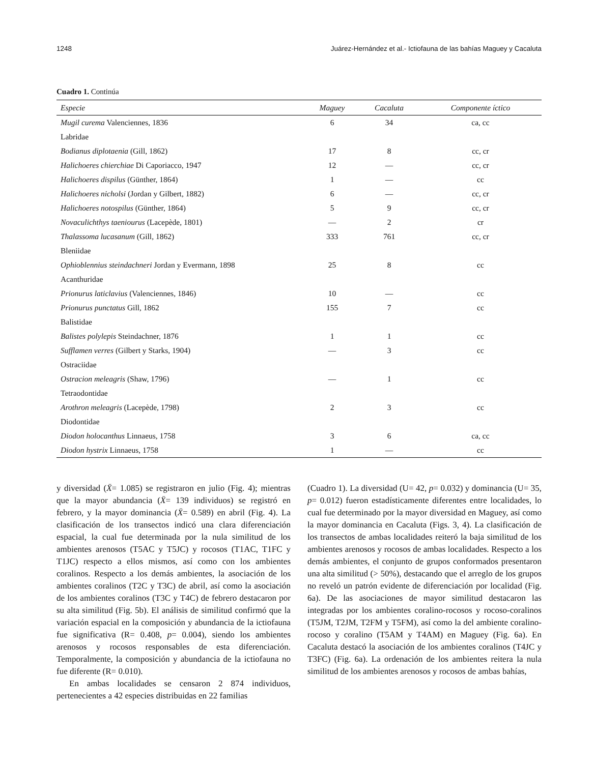1248 Juárez-Hernández et al.- Ictiofauna de las bahías Maguey y Cacaluta
Cuadro 1. Continúa
| Especie | Maguey | Cacaluta | Componente íctico |
| --- | --- | --- | --- |
| Mugil curema Valenciennes, 1836 | 6 | 34 | ca, cc |
| Labridae | | | |
| Bodianus diplotaenia (Gill, 1862) | 17 | 8 | cc, cr |
| Halichoeres chierchiae Di Caporiacco, 1947 | 12 | — | cc, cr |
| Halichoeres dispilus (Günther, 1864) | 1 | — | cc |
| Halichoeres nicholsi (Jordan y Gilbert, 1882) | 6 | — | cc, cr |
| Halichoeres notospilus (Günther, 1864) | 5 | 9 | cc, cr |
| Novaculichthys taeniourus (Lacepède, 1801) | — | 2 | cr |
| Thalassoma lucasanum (Gill, 1862) | 333 | 761 | cc, cr |
| Bleniidae | | | |
| Ophioblennius steindachneri Jordan y Evermann, 1898 | 25 | 8 | cc |
| Acanthuridae | | | |
| Prionurus laticlavius (Valenciennes, 1846) | 10 | — | cc |
| Prionurus punctatus Gill, 1862 | 155 | 7 | cc |
| Balistidae | | | |
| Balistes polylepis Steindachner, 1876 | 1 | 1 | cc |
| Sufflamen verres (Gilbert y Starks, 1904) | — | 3 | cc |
| Ostraciidae | | | |
| Ostracion meleagris (Shaw, 1796) | — | 1 | cc |
| Tetraodontidae | | | |
| Arothron meleagris (Lacepède, 1798) | 2 | 3 | cc |
| Diodontidae | | | |
| Diodon holocanthus Linnaeus, 1758 | 3 | 6 | ca, cc |
| Diodon hystrix Linnaeus, 1758 | 1 | — | cc |
y diversidad (X̄= 1.085) se registraron en julio (Fig. 4); mientras que la mayor abundancia (X̄= 139 individuos) se registró en febrero, y la mayor dominancia (X̄= 0.589) en abril (Fig. 4). La clasificación de los transectos indicó una clara diferenciación espacial, la cual fue determinada por la nula similitud de los ambientes arenosos (T5AC y T5JC) y rocosos (T1AC, T1FC y T1JC) respecto a ellos mismos, así como con los ambientes coralinos. Respecto a los demás ambientes, la asociación de los ambientes coralinos (T2C y T3C) de abril, así como la asociación de los ambientes coralinos (T3C y T4C) de febrero destacaron por su alta similitud (Fig. 5b). El análisis de similitud confirmó que la variación espacial en la composición y abundancia de la ictiofauna fue significativa (R= 0.408, p= 0.004), siendo los ambientes arenosos y rocosos responsables de esta diferenciación. Temporalmente, la composición y abundancia de la ictiofauna no fue diferente (R= 0.010).
En ambas localidades se censaron 2 874 individuos, pertenecientes a 42 especies distribuidas en 22 familias
(Cuadro 1). La diversidad (U= 42, p= 0.032) y dominancia (U= 35, p= 0.012) fueron estadísticamente diferentes entre localidades, lo cual fue determinado por la mayor diversidad en Maguey, así como la mayor dominancia en Cacaluta (Figs. 3, 4). La clasificación de los transectos de ambas localidades reiteró la baja similitud de los ambientes arenosos y rocosos de ambas localidades. Respecto a los demás ambientes, el conjunto de grupos conformados presentaron una alta similitud (> 50%), destacando que el arreglo de los grupos no reveló un patrón evidente de diferenciación por localidad (Fig. 6a). De las asociaciones de mayor similitud destacaron las integradas por los ambientes coralino-rocosos y rocoso-coralinos (T5JM, T2JM, T2FM y T5FM), así como la del ambiente coralino-rocoso y coralino (T5AM y T4AM) en Maguey (Fig. 6a). En Cacaluta destacó la asociación de los ambientes coralinos (T4JC y T3FC) (Fig. 6a). La ordenación de los ambientes reitera la nula similitud de los ambientes arenosos y rocosos de ambas bahías,